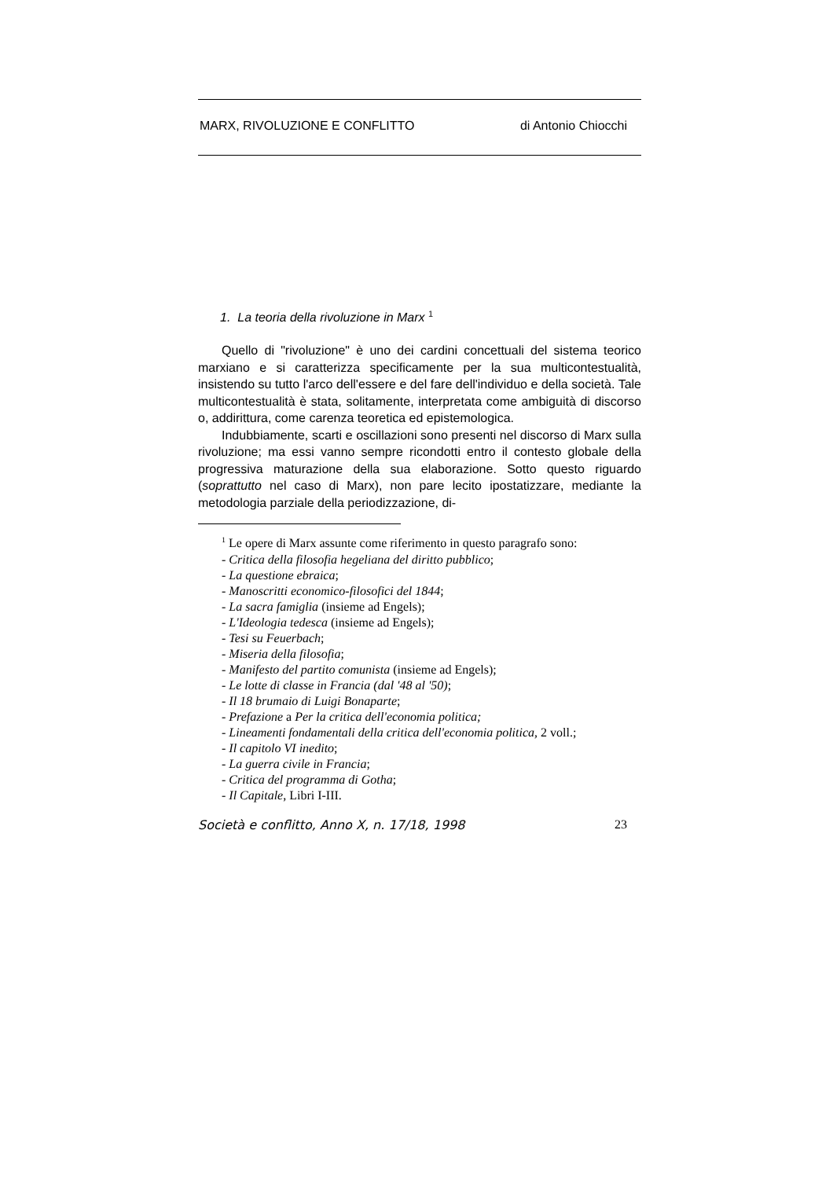MARX, RIVOLUZIONE E CONFLITTO di Antonio Chiocchi
1. La teoria della rivoluzione in Marx <sup>1</sup>
Quello di "rivoluzione" è uno dei cardini concettuali del sistema teorico marxiano e si caratterizza specificamente per la sua multicontestualità, insistendo su tutto l'arco dell'essere e del fare dell'individuo e della società. Tale multicontestualità è stata, solitamente, interpretata come ambiguità di discorso o, addirittura, come carenza teoretica ed epistemologica.
Indubbiamente, scarti e oscillazioni sono presenti nel discorso di Marx sulla rivoluzione; ma essi vanno sempre ricondotti entro il contesto globale della progressiva maturazione della sua elaborazione. Sotto questo riguardo (soprattutto nel caso di Marx), non pare lecito ipostatizzare, mediante la metodologia parziale della periodizzazione, di-
<sup>1</sup> Le opere di Marx assunte come riferimento in questo paragrafo sono:
- Critica della filosofia hegeliana del diritto pubblico;
- La questione ebraica;
- Manoscritti economico-filosofici del 1844;
- La sacra famiglia (insieme ad Engels);
- L'Ideologia tedesca (insieme ad Engels);
- Tesi su Feuerbach;
- Miseria della filosofia;
- Manifesto del partito comunista (insieme ad Engels);
- Le lotte di classe in Francia (dal '48 al '50);
- Il 18 brumaio di Luigi Bonaparte;
- Prefazione a Per la critica dell'economia politica;
- Lineamenti fondamentali della critica dell'economia politica, 2 voll.;
- Il capitolo VI inedito;
- La guerra civile in Francia;
- Critica del programma di Gotha;
- Il Capitale, Libri I-III.
Società e conflitto, Anno X, n. 17/18, 1998 23